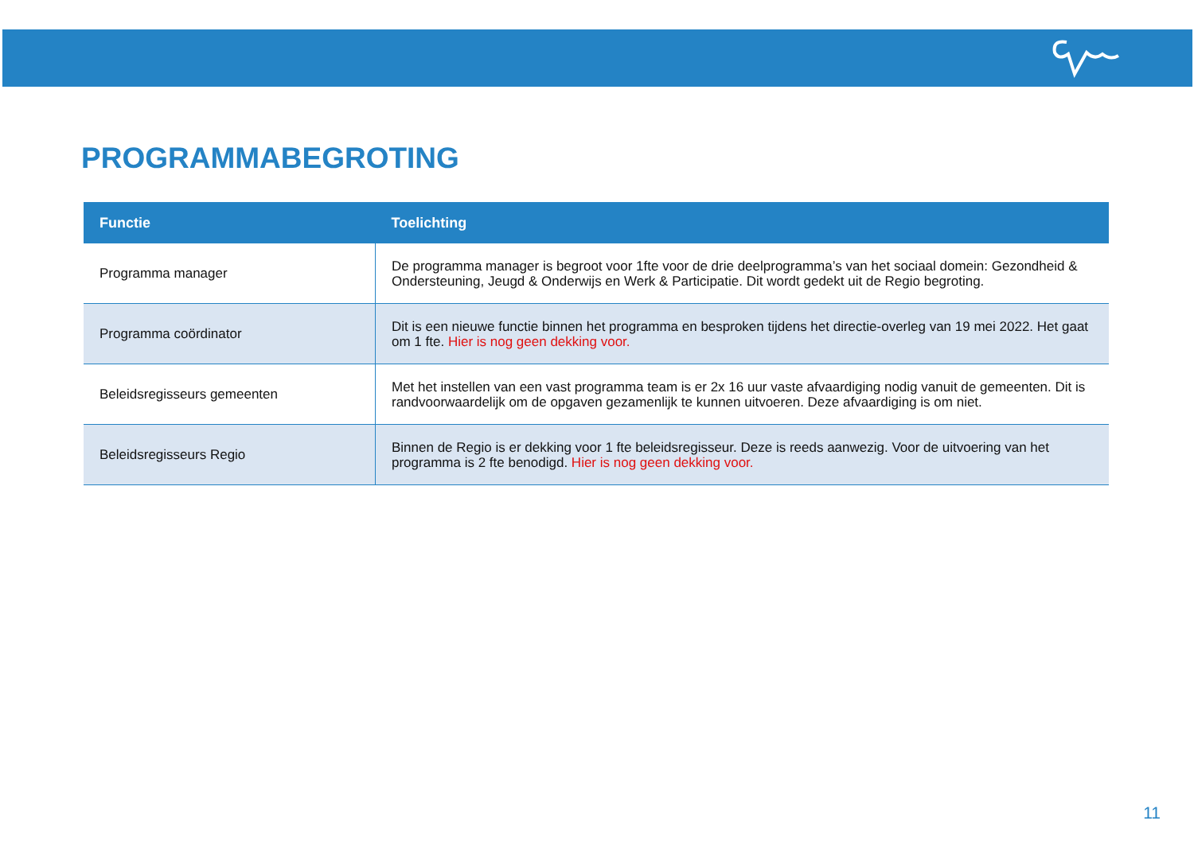PROGRAMMABEGROTING
| Functie | Toelichting |
| --- | --- |
| Programma manager | De programma manager is begroot voor 1fte voor de drie deelprogramma’s van het sociaal domein: Gezondheid & Ondersteuning, Jeugd & Onderwijs en Werk & Participatie. Dit wordt gedekt uit de Regio begroting. |
| Programma coördinator | Dit is een nieuwe functie binnen het programma en besproken tijdens het directie-overleg van 19 mei 2022. Het gaat om 1 fte. Hier is nog geen dekking voor. |
| Beleidsregisseurs gemeenten | Met het instellen van een vast programma team is er 2x 16 uur vaste afvaardiging nodig vanuit de gemeenten. Dit is randvoorwaardelijk om de opgaven gezamenlijk te kunnen uitvoeren. Deze afvaardiging is om niet. |
| Beleidsregisseurs Regio | Binnen de Regio is er dekking voor 1 fte beleidsregisseur. Deze is reeds aanwezig. Voor de uitvoering van het programma is 2 fte benodigd. Hier is nog geen dekking voor. |
11